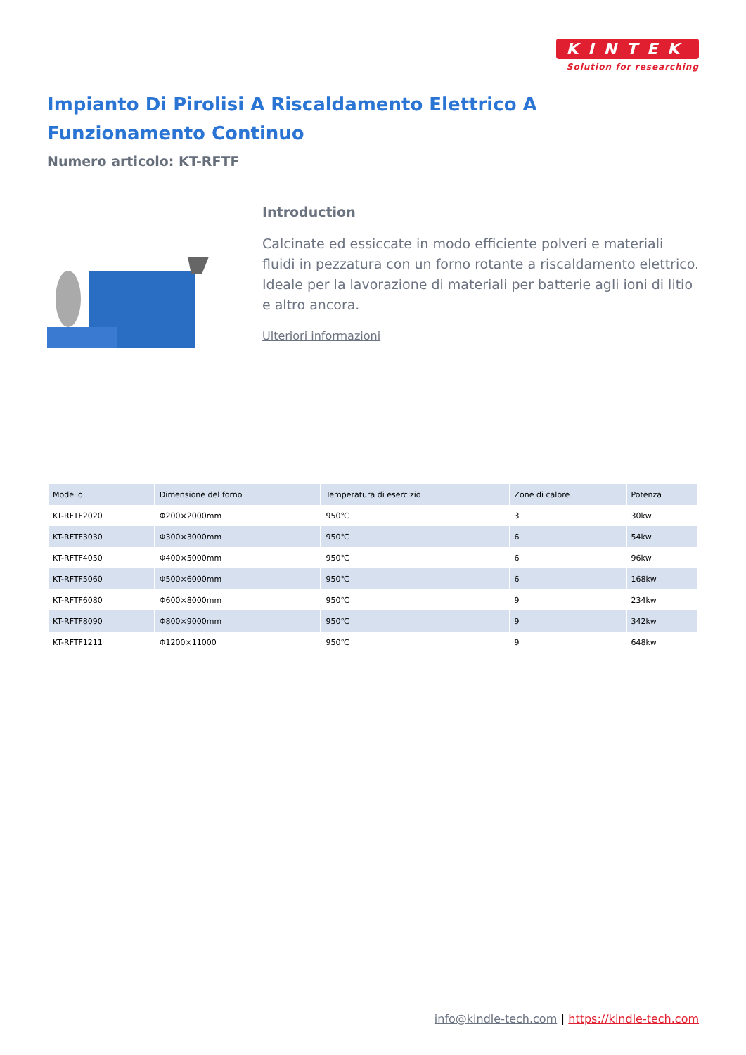KINTEK
Solution for researching
Impianto Di Pirolisi A Riscaldamento Elettrico A Funzionamento Continuo
Numero articolo: KT-RFTF
Introduction
Calcinate ed essiccate in modo efficiente polveri e materiali fluidi in pezzatura con un forno rotante a riscaldamento elettrico. Ideale per la lavorazione di materiali per batterie agli ioni di litio e altro ancora.
Ulteriori informazioni
| Modello | Dimensione del forno | Temperatura di esercizio | Zone di calore | Potenza |
| --- | --- | --- | --- | --- |
| KT-RFTF2020 | Φ200×2000mm | 950℃ | 3 | 30kw |
| KT-RFTF3030 | Φ300×3000mm | 950℃ | 6 | 54kw |
| KT-RFTF4050 | Φ400×5000mm | 950℃ | 6 | 96kw |
| KT-RFTF5060 | Φ500×6000mm | 950℃ | 6 | 168kw |
| KT-RFTF6080 | Φ600×8000mm | 950℃ | 9 | 234kw |
| KT-RFTF8090 | Φ800×9000mm | 950℃ | 9 | 342kw |
| KT-RFTF1211 | Φ1200×11000 | 950℃ | 9 | 648kw |
info@kindle-tech.com | https://kindle-tech.com